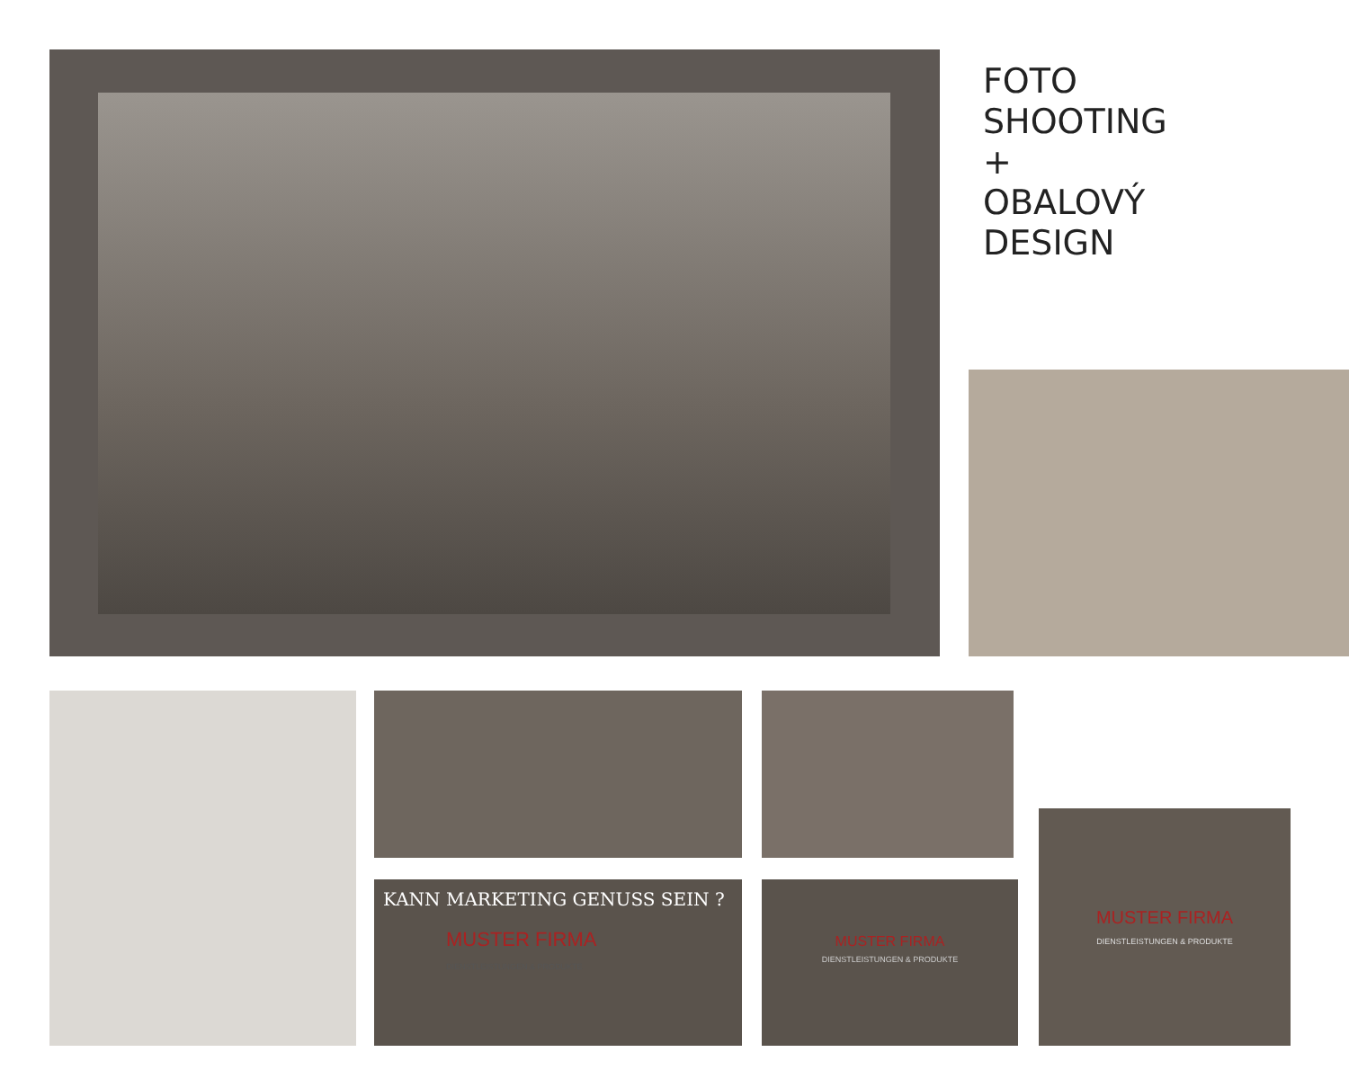FOTO
SHOOTING
+
OBALOVÝ
DESIGN
KANN MARKETING GENUSS SEIN ?
MUSTER FIRMA
DIENSTLEISTUNGEN & PRODUKTE
MUSTER FIRMA
DIENSTLEISTUNGEN & PRODUKTE
MUSTER FIRMA
DIENSTLEISTUNGEN & PRODUKTE